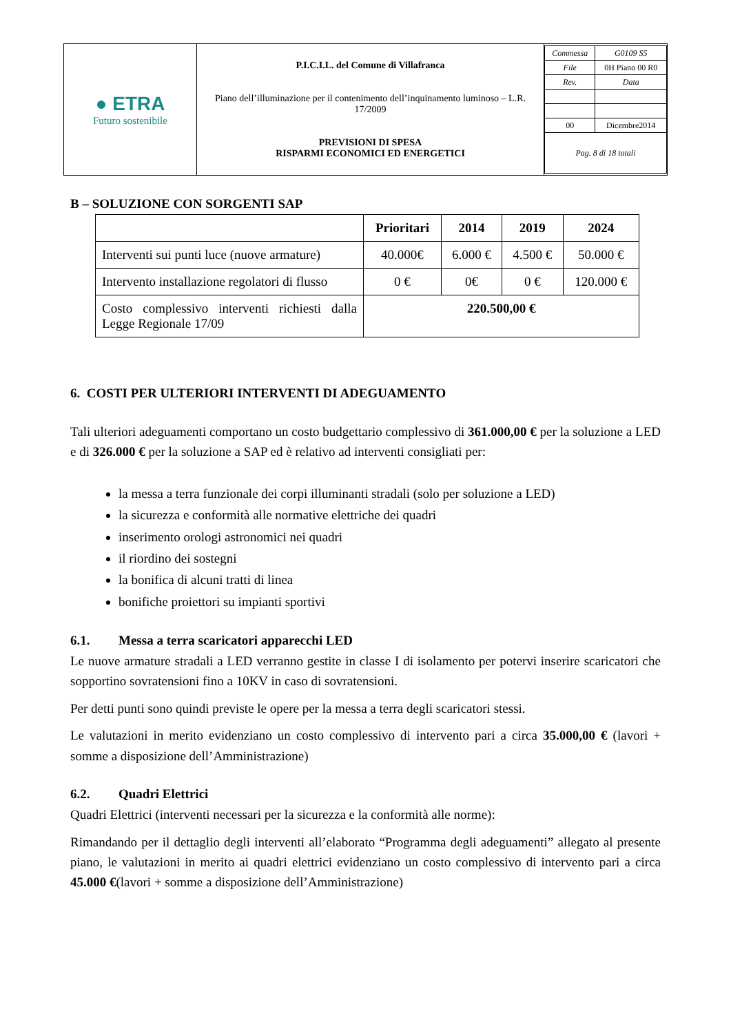| ● ETRA Futuro sostenibile | P.I.C.I.L. del Comune di Villafranca Piano dell’illuminazione per il contenimento dell’inquinamento luminoso – L.R. 17/2009 PREVISIONI DI SPESA RISPARMI ECONOMICI ED ENERGETICI | / Commessa / G0109 S5 / / File / 0H Piano 00 R0 / / Rev. / Data / / 00 / Dicembre2014 / / Pag. 8 di 18 totali / / |
B – SOLUZIONE CON SORGENTI SAP
| | Prioritari | 2014 | 2019 | 2024 |
| --- | --- | --- | --- | --- |
| Interventi sui punti luce (nuove armature) | 40.000€ | 6.000 € | 4.500 € | 50.000 € |
| Intervento installazione regolatori di flusso | 0 € | 0€ | 0 € | 120.000 € |
| Costo complessivo interventi richiesti dalla Legge Regionale 17/09 | 220.500,00 € | | | |
6. COSTI PER ULTERIORI INTERVENTI DI ADEGUAMENTO
Tali ulteriori adeguamenti comportano un costo budgettario complessivo di 361.000,00 € per la soluzione a LED e di 326.000 € per la soluzione a SAP ed è relativo ad interventi consigliati per:
la messa a terra funzionale dei corpi illuminanti stradali (solo per soluzione a LED)
la sicurezza e conformità alle normative elettriche dei quadri
inserimento orologi astronomici nei quadri
il riordino dei sostegni
la bonifica di alcuni tratti di linea
bonifiche proiettori su impianti sportivi
6.1. Messa a terra scaricatori apparecchi LED
Le nuove armature stradali a LED verranno gestite in classe I di isolamento per potervi inserire scaricatori che sopportino sovratensioni fino a 10KV in caso di sovratensioni.
Per detti punti sono quindi previste le opere per la messa a terra degli scaricatori stessi.
Le valutazioni in merito evidenziano un costo complessivo di intervento pari a circa 35.000,00 € (lavori + somme a disposizione dell’Amministrazione)
6.2. Quadri Elettrici
Quadri Elettrici (interventi necessari per la sicurezza e la conformità alle norme):
Rimandando per il dettaglio degli interventi all’elaborato “Programma degli adeguamenti” allegato al presente piano, le valutazioni in merito ai quadri elettrici evidenziano un costo complessivo di intervento pari a circa 45.000 €(lavori + somme a disposizione dell’Amministrazione)